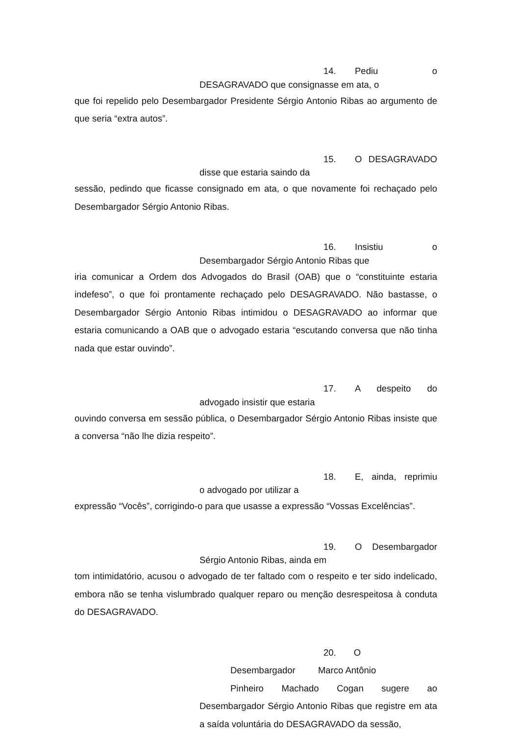14. Pediu o
DESAGRAVADO que consignasse em ata, o
que foi repelido pelo Desembargador Presidente Sérgio Antonio Ribas ao argumento de que seria “extra autos”.
15. O DESAGRAVADO
disse que estaria saindo da
sessão, pedindo que ficasse consignado em ata, o que novamente foi rechaçado pelo Desembargador Sérgio Antonio Ribas.
16. Insistiu o
Desembargador Sérgio Antonio Ribas que
iria comunicar a Ordem dos Advogados do Brasil (OAB) que o “constituinte estaria indefeso”, o que foi prontamente rechaçado pelo DESAGRAVADO. Não bastasse, o Desembargador Sérgio Antonio Ribas intimidou o DESAGRAVADO ao informar que estaria comunicando a OAB que o advogado estaria “escutando conversa que não tinha nada que estar ouvindo”.
17. A despeito do
advogado insistir que estaria
ouvindo conversa em sessão pública, o Desembargador Sérgio Antonio Ribas insiste que a conversa “não lhe dizia respeito”.
18. E, ainda, reprimiu
o advogado por utilizar a
expressão “Vocês”, corrigindo-o para que usasse a expressão “Vossas Excelências”.
19. O Desembargador
Sérgio Antonio Ribas, ainda em
tom intimidatório, acusou o advogado de ter faltado com o respeito e ter sido indelicado, embora não se tenha vislumbrado qualquer reparo ou menção desrespeitosa à conduta do DESAGRAVADO.
20. O
Desembargador Marco Antônio
Pinheiro Machado Cogan sugere ao
Desembargador Sérgio Antonio Ribas que registre em ata a saída voluntária do DESAGRAVADO da sessão,